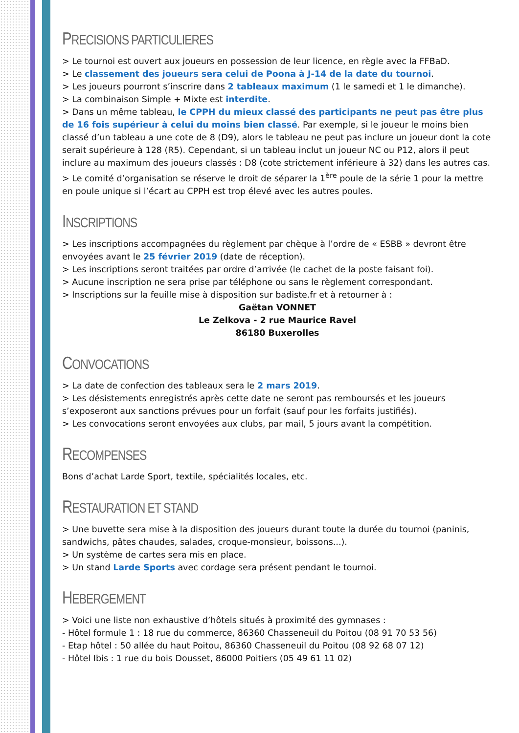PRECISIONS PARTICULIERES
> Le tournoi est ouvert aux joueurs en possession de leur licence, en règle avec la FFBaD.
> Le classement des joueurs sera celui de Poona à J-14 de la date du tournoi.
> Les joueurs pourront s’inscrire dans 2 tableaux maximum (1 le samedi et 1 le dimanche).
> La combinaison Simple + Mixte est interdite.
> Dans un même tableau, le CPPH du mieux classé des participants ne peut pas être plus de 16 fois supérieur à celui du moins bien classé. Par exemple, si le joueur le moins bien classé d’un tableau a une cote de 8 (D9), alors le tableau ne peut pas inclure un joueur dont la cote serait supérieure à 128 (R5). Cependant, si un tableau inclut un joueur NC ou P12, alors il peut inclure au maximum des joueurs classés : D8 (cote strictement inférieure à 32) dans les autres cas.
> Le comité d’organisation se réserve le droit de séparer la 1<sup>ère</sup> poule de la série 1 pour la mettre en poule unique si l’écart au CPPH est trop élevé avec les autres poules.
INSCRIPTIONS
> Les inscriptions accompagnées du règlement par chèque à l’ordre de « ESBB » devront être envoyées avant le 25 février 2019 (date de réception).
> Les inscriptions seront traitées par ordre d’arrivée (le cachet de la poste faisant foi).
> Aucune inscription ne sera prise par téléphone ou sans le règlement correspondant.
> Inscriptions sur la feuille mise à disposition sur badiste.fr et à retourner à :
Gaëtan VONNET
Le Zelkova - 2 rue Maurice Ravel
86180 Buxerolles
CONVOCATIONS
> La date de confection des tableaux sera le 2 mars 2019.
> Les désistements enregistrés après cette date ne seront pas remboursés et les joueurs s’exposeront aux sanctions prévues pour un forfait (sauf pour les forfaits justifiés).
> Les convocations seront envoyées aux clubs, par mail, 5 jours avant la compétition.
RECOMPENSES
Bons d’achat Larde Sport, textile, spécialités locales, etc.
RESTAURATION ET STAND
> Une buvette sera mise à la disposition des joueurs durant toute la durée du tournoi (paninis, sandwichs, pâtes chaudes, salades, croque-monsieur, boissons...).
> Un système de cartes sera mis en place.
> Un stand Larde Sports avec cordage sera présent pendant le tournoi.
HEBERGEMENT
> Voici une liste non exhaustive d’hôtels situés à proximité des gymnases :
- Hôtel formule 1 : 18 rue du commerce, 86360 Chasseneuil du Poitou (08 91 70 53 56)
- Etap hôtel : 50 allée du haut Poitou, 86360 Chasseneuil du Poitou (08 92 68 07 12)
- Hôtel Ibis : 1 rue du bois Dousset, 86000 Poitiers (05 49 61 11 02)